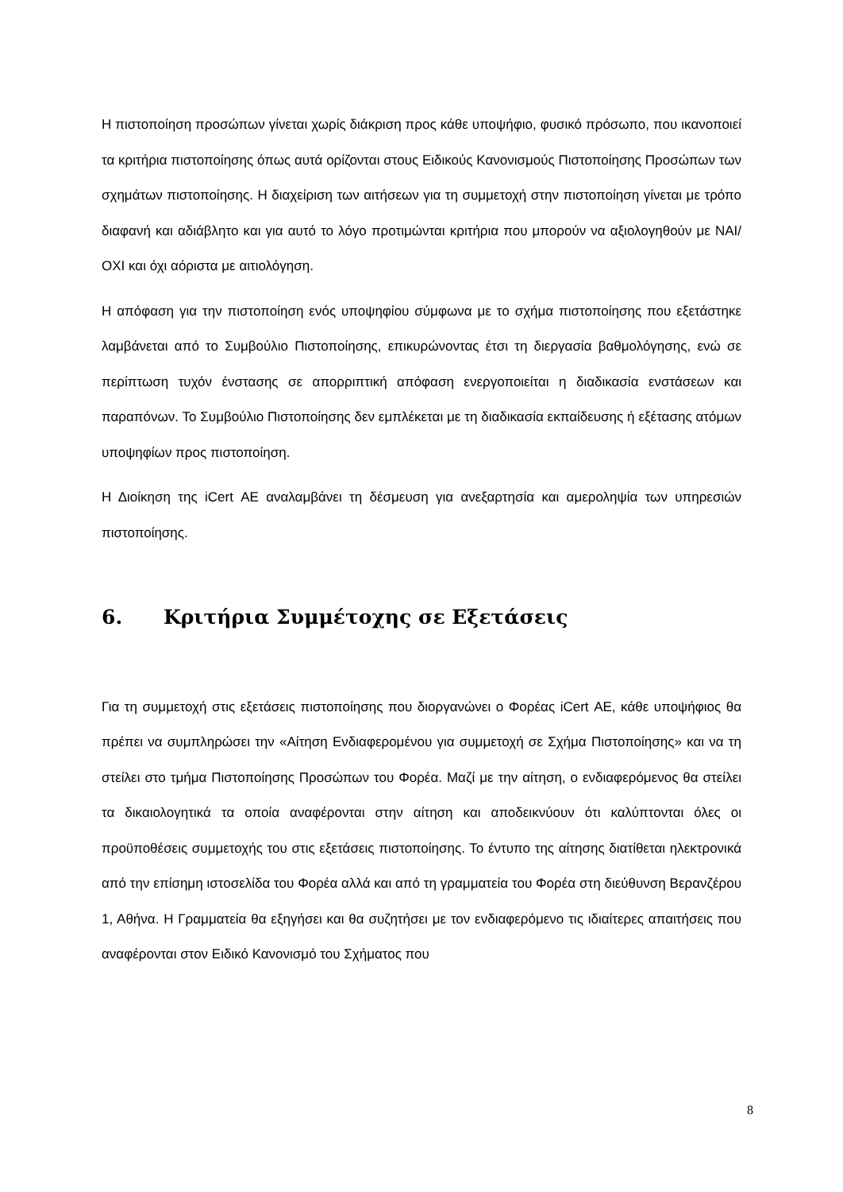Η πιστοποίηση προσώπων γίνεται χωρίς διάκριση προς κάθε υποψήφιο, φυσικό πρόσωπο, που ικανοποιεί τα κριτήρια πιστοποίησης όπως αυτά ορίζονται στους Ειδικούς Κανονισμούς Πιστοποίησης Προσώπων των σχημάτων πιστοποίησης. Η διαχείριση των αιτήσεων για τη συμμετοχή στην πιστοποίηση γίνεται με τρόπο διαφανή και αδιάβλητο και για αυτό το λόγο προτιμώνται κριτήρια που μπορούν να αξιολογηθούν με ΝΑΙ/ΟΧΙ και όχι αόριστα με αιτιολόγηση.
Η απόφαση για την πιστοποίηση ενός υποψηφίου σύμφωνα με το σχήμα πιστοποίησης που εξετάστηκε λαμβάνεται από το Συμβούλιο Πιστοποίησης, επικυρώνοντας έτσι τη διεργασία βαθμολόγησης, ενώ σε περίπτωση τυχόν ένστασης σε απορριπτική απόφαση ενεργοποιείται η διαδικασία ενστάσεων και παραπόνων. Το Συμβούλιο Πιστοποίησης δεν εμπλέκεται με τη διαδικασία εκπαίδευσης ή εξέτασης ατόμων υποψηφίων προς πιστοποίηση.
Η Διοίκηση της iCert ΑΕ αναλαμβάνει τη δέσμευση για ανεξαρτησία και αμεροληψία των υπηρεσιών πιστοποίησης.
6. Κριτήρια Συμμέτοχης σε Εξετάσεις
Για τη συμμετοχή στις εξετάσεις πιστοποίησης που διοργανώνει ο Φορέας iCert ΑΕ, κάθε υποψήφιος θα πρέπει να συμπληρώσει την «Αίτηση Ενδιαφερομένου για συμμετοχή σε Σχήμα Πιστοποίησης» και να τη στείλει στο τμήμα Πιστοποίησης Προσώπων του Φορέα. Μαζί με την αίτηση, ο ενδιαφερόμενος θα στείλει τα δικαιολογητικά τα οποία αναφέρονται στην αίτηση και αποδεικνύουν ότι καλύπτονται όλες οι προϋποθέσεις συμμετοχής του στις εξετάσεις πιστοποίησης. Το έντυπο της αίτησης διατίθεται ηλεκτρονικά από την επίσημη ιστοσελίδα του Φορέα αλλά και από τη γραμματεία του Φορέα στη διεύθυνση Βερανζέρου 1, Αθήνα. Η Γραμματεία θα εξηγήσει και θα συζητήσει με τον ενδιαφερόμενο τις ιδιαίτερες απαιτήσεις που αναφέρονται στον Ειδικό Κανονισμό του Σχήματος που
8